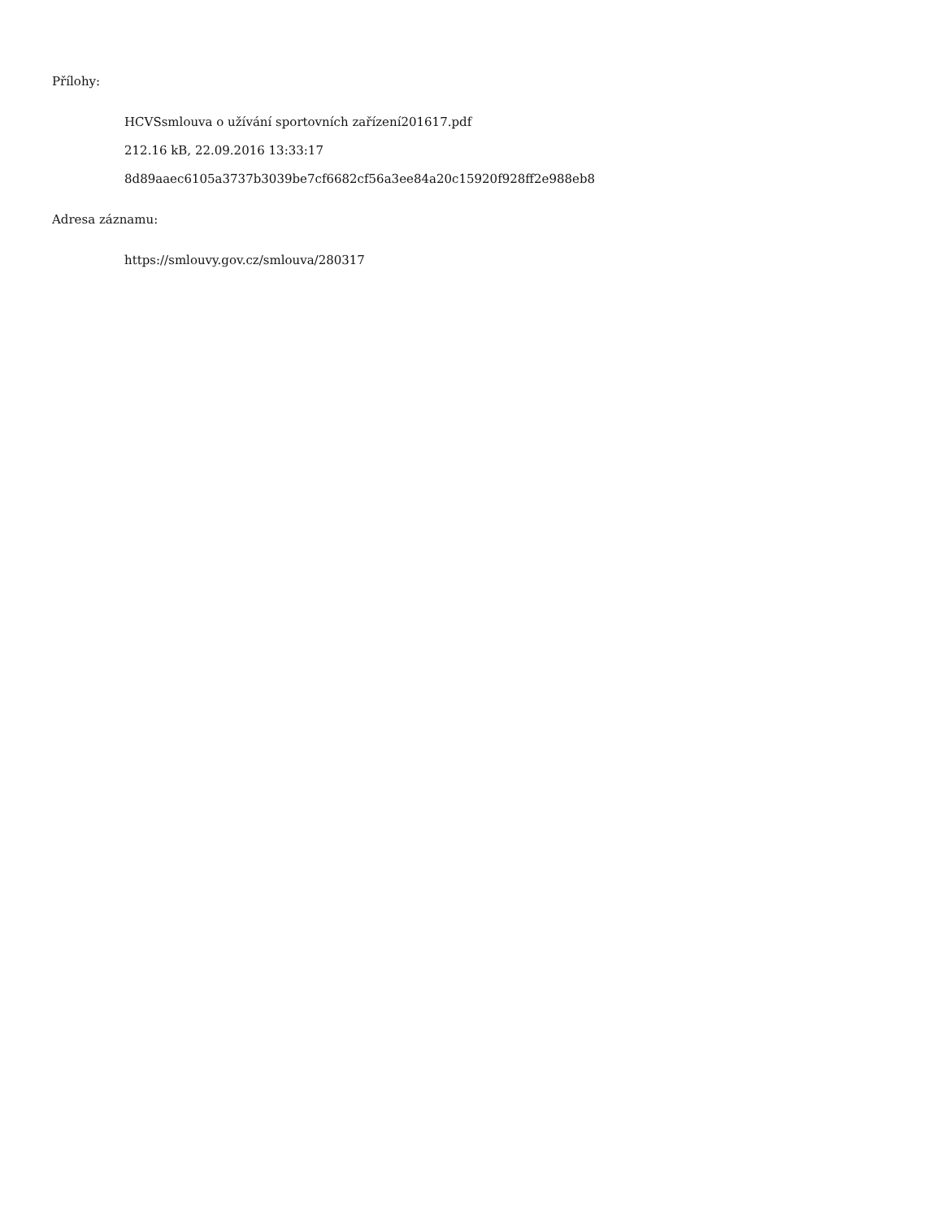Přílohy:
HCVSsmlouva o užívání sportovních zařízení201617.pdf
212.16 kB, 22.09.2016 13:33:17
8d89aaec6105a3737b3039be7cf6682cf56a3ee84a20c15920f928ff2e988eb8
Adresa záznamu:
https://smlouvy.gov.cz/smlouva/280317